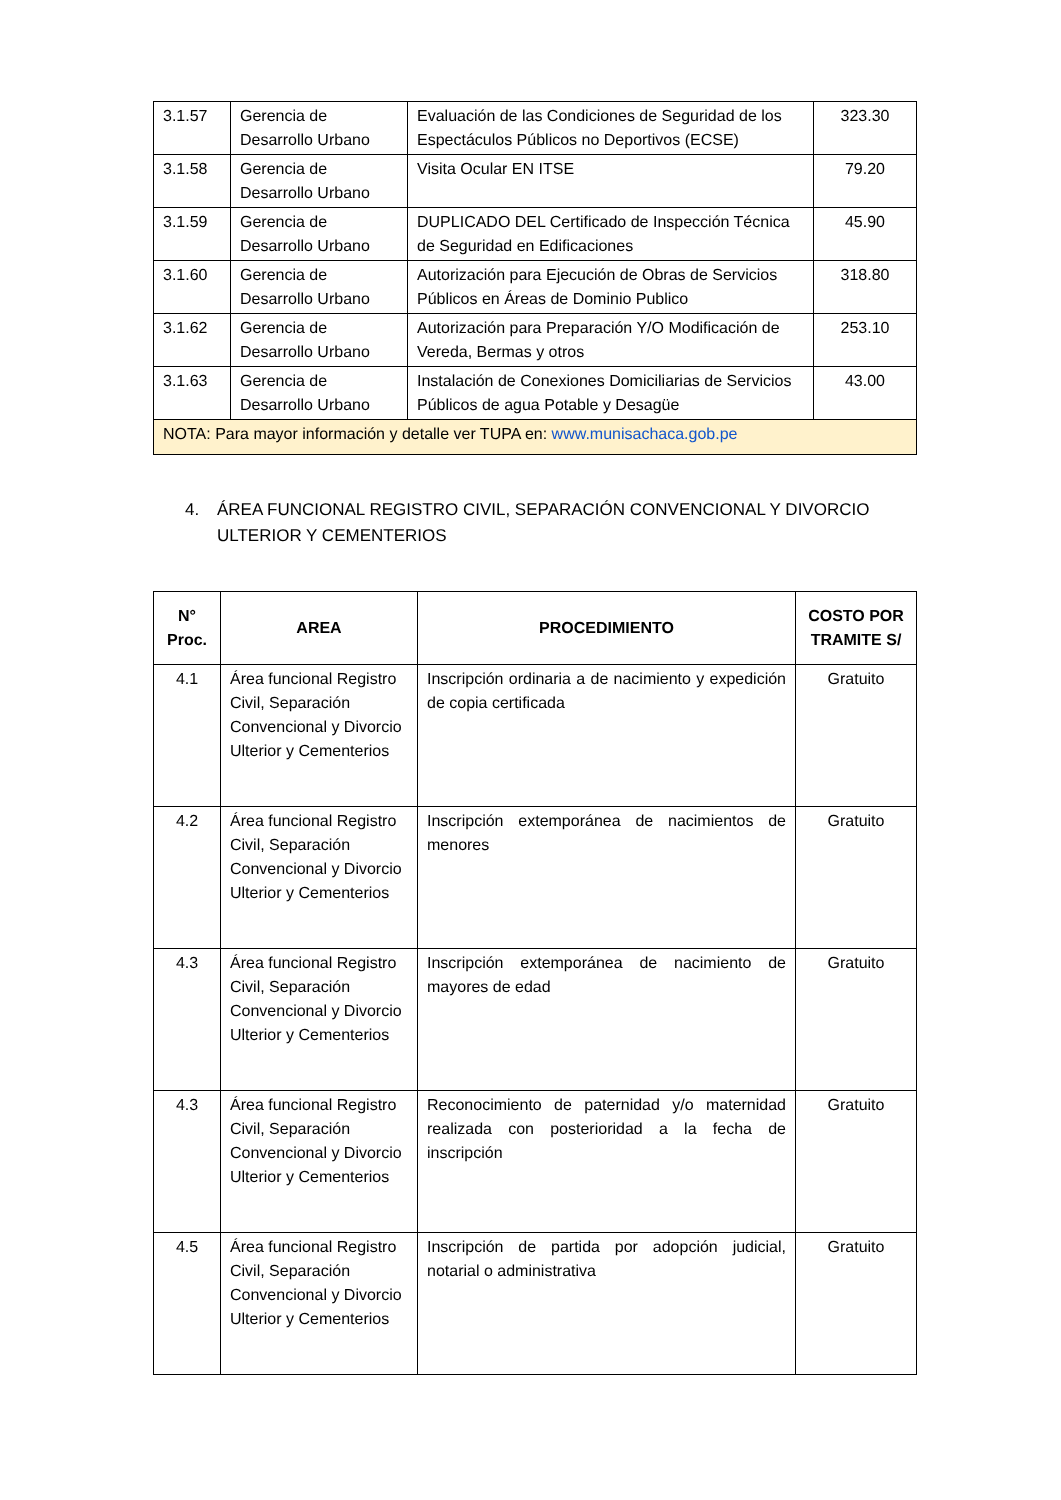| 3.1.57 | Gerencia de Desarrollo Urbano | Evaluación de las Condiciones de Seguridad de los Espectáculos Públicos no Deportivos (ECSE) | 323.30 |
| 3.1.58 | Gerencia de Desarrollo Urbano | Visita Ocular EN ITSE | 79.20 |
| 3.1.59 | Gerencia de Desarrollo Urbano | DUPLICADO DEL Certificado de Inspección Técnica de Seguridad en Edificaciones | 45.90 |
| 3.1.60 | Gerencia de Desarrollo Urbano | Autorización para Ejecución de Obras de Servicios Públicos en Áreas de Dominio Publico | 318.80 |
| 3.1.62 | Gerencia de Desarrollo Urbano | Autorización para Preparación Y/O Modificación de Vereda, Bermas y otros | 253.10 |
| 3.1.63 | Gerencia de Desarrollo Urbano | Instalación de Conexiones Domiciliarias de Servicios Públicos de agua Potable y Desagüe | 43.00 |
| NOTA: Para mayor información y detalle ver TUPA en: www.munisachaca.gob.pe | | | |
4. ÁREA FUNCIONAL REGISTRO CIVIL, SEPARACIÓN CONVENCIONAL Y DIVORCIO
ULTERIOR Y CEMENTERIOS
| N° Proc. | AREA | PROCEDIMIENTO | COSTO POR TRAMITE S/ |
| --- | --- | --- | --- |
| 4.1 | Área funcional Registro Civil, Separación Convencional y Divorcio Ulterior y Cementerios | Inscripción ordinaria a de nacimiento y expedición de copia certificada | Gratuito |
| 4.2 | Área funcional Registro Civil, Separación Convencional y Divorcio Ulterior y Cementerios | Inscripción extemporánea de nacimientos de menores | Gratuito |
| 4.3 | Área funcional Registro Civil, Separación Convencional y Divorcio Ulterior y Cementerios | Inscripción extemporánea de nacimiento de mayores de edad | Gratuito |
| 4.3 | Área funcional Registro Civil, Separación Convencional y Divorcio Ulterior y Cementerios | Reconocimiento de paternidad y/o maternidad realizada con posterioridad a la fecha de inscripción | Gratuito |
| 4.5 | Área funcional Registro Civil, Separación Convencional y Divorcio Ulterior y Cementerios | Inscripción de partida por adopción judicial, notarial o administrativa | Gratuito |